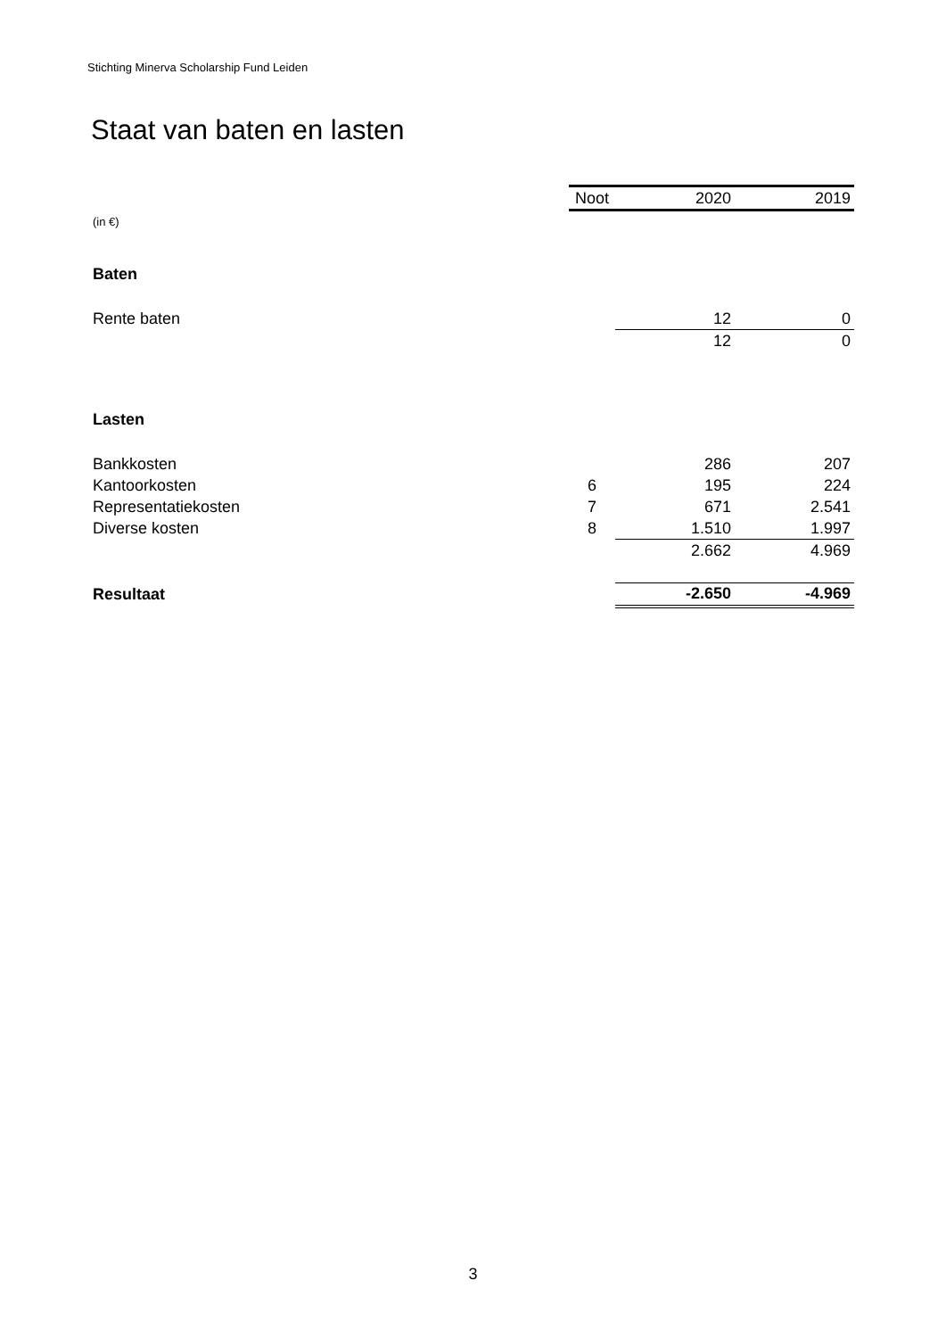Stichting Minerva Scholarship Fund Leiden
Staat van baten en lasten
| | Noot | 2020 | 2019 |
| (in €) | | | |
| Baten | | | |
| Rente baten | | 12 | 0 |
| | | 12 | 0 |
| Lasten | | | |
| Bankkosten | | 286 | 207 |
| Kantoorkosten | 6 | 195 | 224 |
| Representatiekosten | 7 | 671 | 2.541 |
| Diverse kosten | 8 | 1.510 | 1.997 |
| | | 2.662 | 4.969 |
| Resultaat | | -2.650 | -4.969 |
3